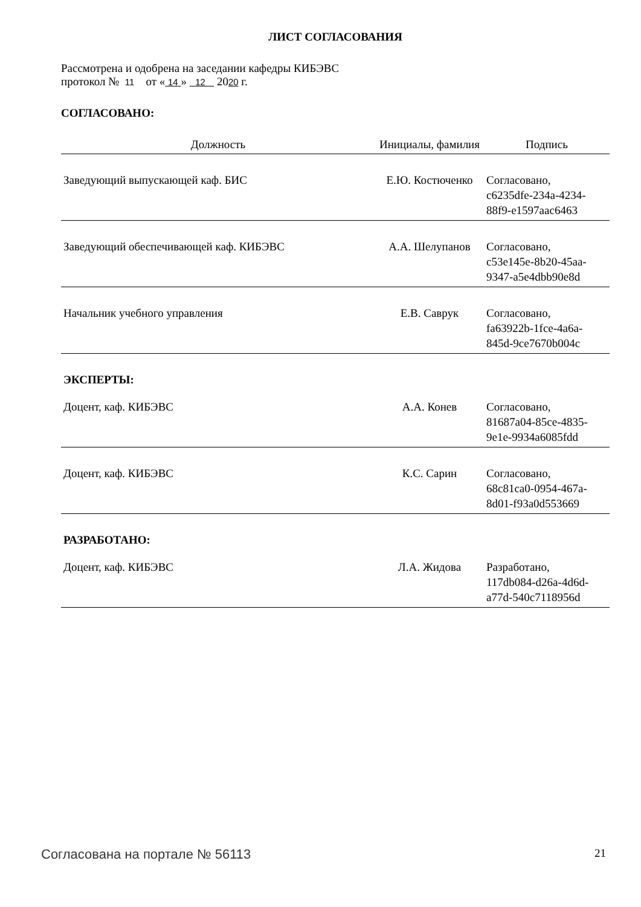ЛИСТ СОГЛАСОВАНИЯ
Рассмотрена и одобрена на заседании кафедры КИБЭВС
протокол № 11 от « 14 » 12 2020 г.
СОГЛАСОВАНО:
| Должность | Инициалы, фамилия | Подпись |
| --- | --- | --- |
| Заведующий выпускающей каф. БИС | Е.Ю. Костюченко | Согласовано, c6235dfe-234a-4234- 88f9-e1597aac6463 |
| Заведующий обеспечивающей каф. КИБЭВС | А.А. Шелупанов | Согласовано, c53e145e-8b20-45aa- 9347-a5e4dbb90e8d |
| Начальник учебного управления | Е.В. Саврук | Согласовано, fa63922b-1fce-4a6a- 845d-9ce7670b004c |
| ЭКСПЕРТЫ: | | |
| Доцент, каф. КИБЭВС | А.А. Конев | Согласовано, 81687a04-85ce-4835- 9e1e-9934a6085fdd |
| Доцент, каф. КИБЭВС | К.С. Сарин | Согласовано, 68c81ca0-0954-467a- 8d01-f93a0d553669 |
| РАЗРАБОТАНО: | | |
| Доцент, каф. КИБЭВС | Л.А. Жидова | Разработано, 117db084-d26a-4d6d- a77d-540c7118956d |
Согласована на портале № 56113 21